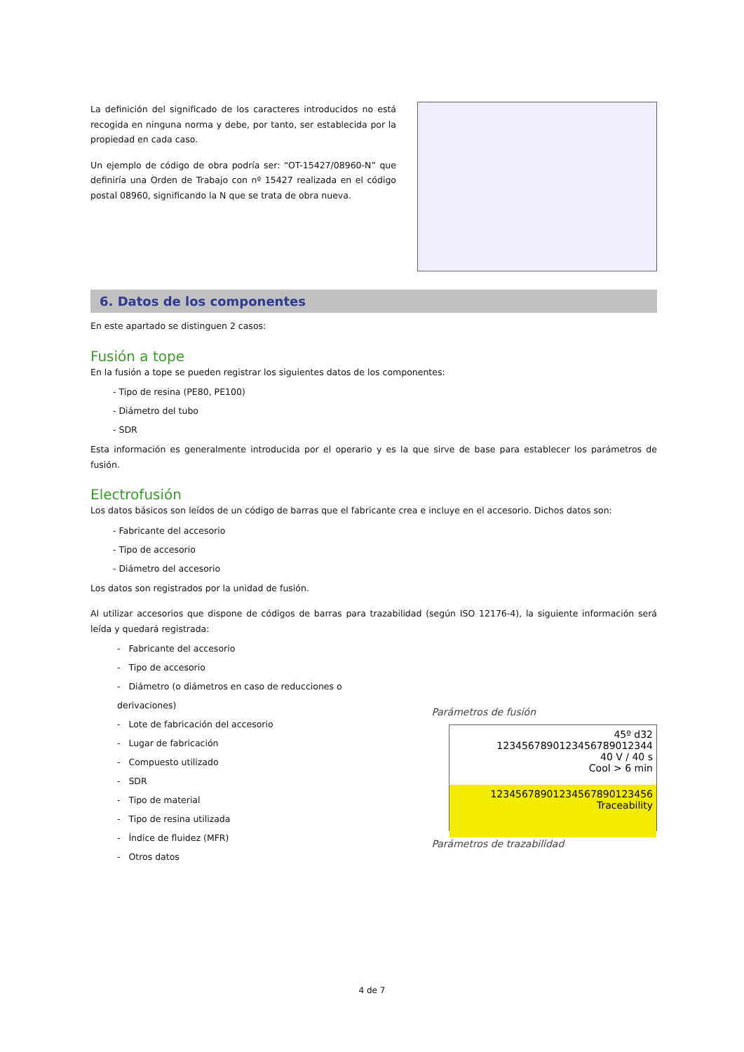La definición del significado de los caracteres introducidos no está recogida en ninguna norma y debe, por tanto, ser establecida por la propiedad en cada caso.
Un ejemplo de código de obra podría ser: “OT-15427/08960-N” que definiría una Orden de Trabajo con nº 15427 realizada en el código postal 08960, significando la N que se trata de obra nueva.
6. Datos de los componentes
En este apartado se distinguen 2 casos:
Fusión a tope
En la fusión a tope se pueden registrar los siguientes datos de los componentes:
- Tipo de resina (PE80, PE100)
- Diámetro del tubo
- SDR
Esta información es generalmente introducida por el operario y es la que sirve de base para establecer los parámetros de fusión.
Electrofusión
Los datos básicos son leídos de un código de barras que el fabricante crea e incluye en el accesorio. Dichos datos son:
- Fabricante del accesorio
- Tipo de accesorio
- Diámetro del accesorio
Los datos son registrados por la unidad de fusión.
Al utilizar accesorios que dispone de códigos de barras para trazabilidad (según ISO 12176-4), la siguiente información será leída y quedará registrada:
- Fabricante del accesorio
- Tipo de accesorio
- Diámetro (o diámetros en caso de reducciones o derivaciones)
- Lote de fabricación del accesorio
- Lugar de fabricación
- Compuesto utilizado
- SDR
- Tipo de material
- Tipo de resina utilizada
- Índice de fluidez (MFR)
- Otros datos
Parámetros de fusión
45º d32
1234567890123456789012344
40 V / 40 s
Cool > 6 min
12345678901234567890123456 Traceability
Parámetros de trazabilidad
4 de 7